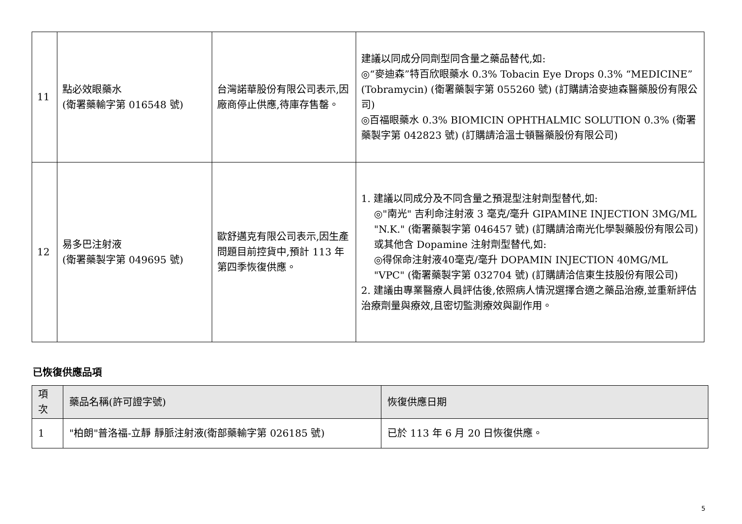| 11 | 點必效眼藥水 (衛署藥輸字第 016548 號) | 台灣諾華股份有限公司表示,因廠商停止供應,待庫存售罄。 | 建議以同成分同劑型同含量之藥品替代,如: ◎“麥迪森”特百欣眼藥水 0.3% Tobacin Eye Drops 0.3% “MEDICINE”(Tobramycin) (衛署藥製字第 055260 號) (訂購請洽麥迪森醫藥股份有限公司) ◎百福眼藥水 0.3% BIOMICIN OPHTHALMIC SOLUTION 0.3% (衛署藥製字第 042823 號) (訂購請洽溫士頓醫藥股份有限公司) |
| 12 | 易多巴注射液 (衛署藥製字第 049695 號) | 歐舒邁克有限公司表示,因生產問題目前控貨中,預計 113 年第四季恢復供應。 | 1. 建議以同成分及不同含量之預混型注射劑型替代,如: ◎"南光" 吉利命注射液 3 毫克/毫升 GIPAMINE INJECTION 3MG/ML "N.K." (衛署藥製字第 046457 號) (訂購請洽南光化學製藥股份有限公司) 或其他含 Dopamine 注射劑型替代,如: ◎得保命注射液40毫克/毫升 DOPAMIN INJECTION 40MG/ML "VPC" (衛署藥製字第 032704 號) (訂購請洽信東生技股份有限公司) 2. 建議由專業醫療人員評估後,依照病人情況選擇合適之藥品治療,並重新評估治療劑量與療效,且密切監測療效與副作用。 |
已恢復供應品項
| 項 次 | 藥品名稱(許可證字號) | 恢復供應日期 |
| --- | --- | --- |
| 1 | "柏朗"普洛福-立靜 靜脈注射液(衛部藥輸字第 026185 號) | 已於 113 年 6 月 20 日恢復供應。 |
5